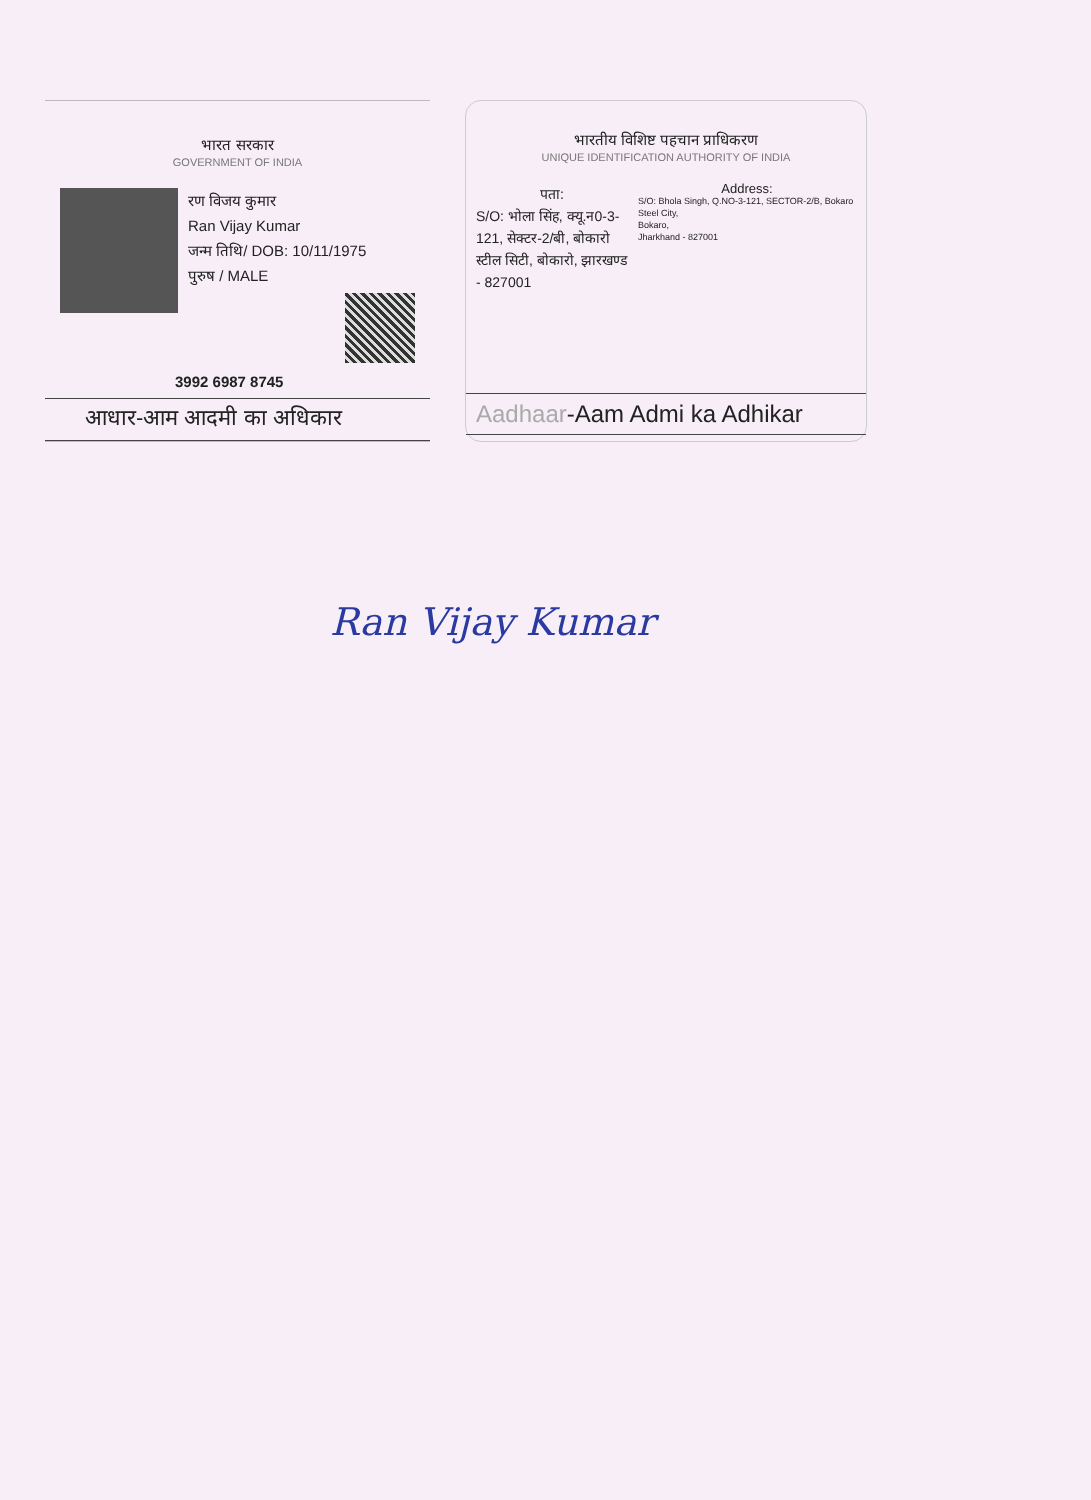भारत सरकार
GOVERNMENT OF INDIA
रण विजय कुमार
Ran Vijay Kumar
जन्म तिथि/ DOB: 10/11/1975
पुरुष / MALE
3992 6987 8745
आधार-आम आदमी का अधिकार
भारतीय विशिष्ट पहचान प्राधिकरण
UNIQUE IDENTIFICATION AUTHORITY OF INDIA
पता:
S/O: भोला सिंह, क्यू.न0-3-121, सेक्टर-2/बी, बोकारो स्टील सिटी, बोकारो, झारखण्ड - 827001
Address:
S/O: Bhola Singh, Q.NO-3-121, SECTOR-2/B, Bokaro Steel City,
Bokaro,
Jharkhand - 827001
Aadhaar-Aam Admi ka Adhikar
Ran Vijay Kumar